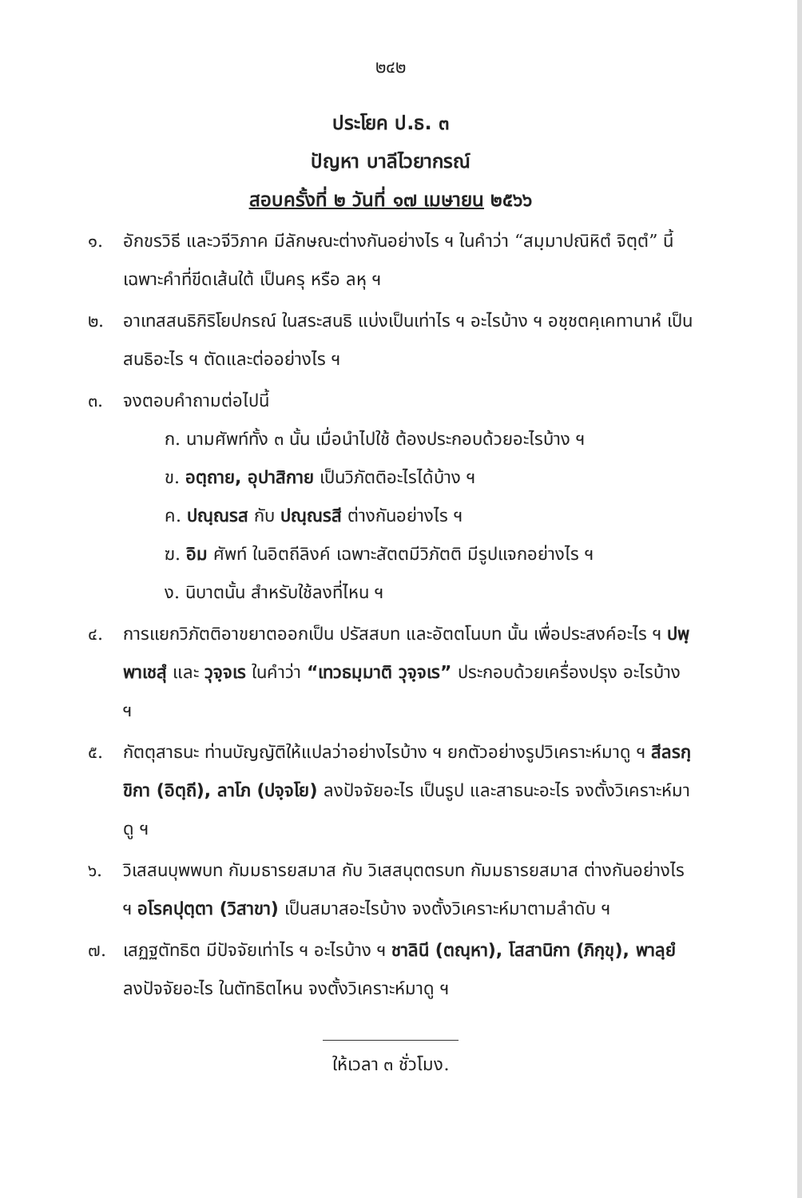๒๔๒
ประโยค ป.ธ. ๓
ปัญหา บาลีไวยากรณ์
สอบครั้งที่ ๒ วันที่ ๑๗ เมษายน ๒๕๖๖
๑. อักขรวิธี และวจีวิภาค มีลักษณะต่างกันอย่างไร ฯ ในคำว่า “สมฺมาปณิหิตํ จิตฺตํ” นี้ เฉพาะคำที่ขีดเส้นใต้ เป็นครุ หรือ ลหุ ฯ
๒. อาเทสสนธิกิริโยปกรณ์ ในสระสนธิ แบ่งเป็นเท่าไร ฯ อะไรบ้าง ฯ อชฺชตคฺเคทานาหํ เป็นสนธิอะไร ฯ ตัดและต่ออย่างไร ฯ
๓. จงตอบคำถามต่อไปนี้
ก. นามศัพท์ทั้ง ๓ นั้น เมื่อนำไปใช้ ต้องประกอบด้วยอะไรบ้าง ฯ
ข. อตฺถาย, อุปาสิกาย เป็นวิภัตติอะไรได้บ้าง ฯ
ค. ปณฺณรส กับ ปณฺณรสี ต่างกันอย่างไร ฯ
ฆ. อิม ศัพท์ ในอิตถีลิงค์ เฉพาะสัตตมีวิภัตติ มีรูปแจกอย่างไร ฯ
ง. นิบาตนั้น สำหรับใช้ลงที่ไหน ฯ
๔. การแยกวิภัตติอาขยาตออกเป็น ปรัสสบท และอัตตโนบท นั้น เพื่อประสงค์อะไร ฯ ปพฺพาเชสุํ และ วุจฺจเร ในคำว่า “เทวธมฺมาติ วุจฺจเร” ประกอบด้วยเครื่องปรุง อะไรบ้าง ฯ
๕. กัตตุสาธนะ ท่านบัญญัติให้แปลว่าอย่างไรบ้าง ฯ ยกตัวอย่างรูปวิเคราะห์มาดู ฯ สีลรกฺขิกา (อิตฺถี), ลาโภ (ปจฺจโย) ลงปัจจัยอะไร เป็นรูป และสาธนะอะไร จงตั้งวิเคราะห์มาดู ฯ
๖. วิเสสนบุพพบท กัมมธารยสมาส กับ วิเสสนุตตรบท กัมมธารยสมาส ต่างกันอย่างไร ฯ อโรคปุตฺตา (วิสาขา) เป็นสมาสอะไรบ้าง จงตั้งวิเคราะห์มาตามลำดับ ฯ
๗. เสฏฐตัทธิต มีปัจจัยเท่าไร ฯ อะไรบ้าง ฯ ชาลินี (ตณฺหา), โสสานิกา (ภิกฺขุ), พาลฺยํ ลงปัจจัยอะไร ในตัทธิตไหน จงตั้งวิเคราะห์มาดู ฯ
ให้เวลา ๓ ชั่วโมง.